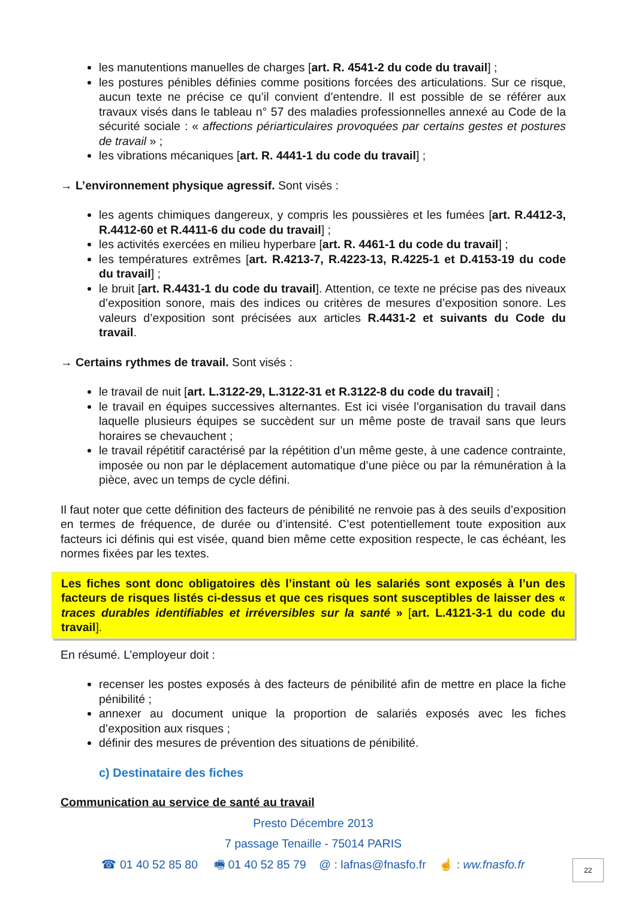les manutentions manuelles de charges [art. R. 4541-2 du code du travail] ;
les postures pénibles définies comme positions forcées des articulations. Sur ce risque, aucun texte ne précise ce qu’il convient d’entendre. Il est possible de se référer aux travaux visés dans le tableau n° 57 des maladies professionnelles annexé au Code de la sécurité sociale : « affections périarticulaires provoquées par certains gestes et postures de travail » ;
les vibrations mécaniques [art. R. 4441-1 du code du travail] ;
→ L’environnement physique agressif. Sont visés :
les agents chimiques dangereux, y compris les poussières et les fumées [art. R.4412-3, R.4412-60 et R.4411-6 du code du travail] ;
les activités exercées en milieu hyperbare [art. R. 4461-1 du code du travail] ;
les températures extrêmes [art. R.4213-7, R.4223-13, R.4225-1 et D.4153-19 du code du travail] ;
le bruit [art. R.4431-1 du code du travail]. Attention, ce texte ne précise pas des niveaux d’exposition sonore, mais des indices ou critères de mesures d’exposition sonore. Les valeurs d’exposition sont précisées aux articles R.4431-2 et suivants du Code du travail.
→ Certains rythmes de travail. Sont visés :
le travail de nuit [art. L.3122-29, L.3122-31 et R.3122-8 du code du travail] ;
le travail en équipes successives alternantes. Est ici visée l’organisation du travail dans laquelle plusieurs équipes se succèdent sur un même poste de travail sans que leurs horaires se chevauchent ;
le travail répétitif caractérisé par la répétition d’un même geste, à une cadence contrainte, imposée ou non par le déplacement automatique d’une pièce ou par la rémunération à la pièce, avec un temps de cycle défini.
Il faut noter que cette définition des facteurs de pénibilité ne renvoie pas à des seuils d’exposition en termes de fréquence, de durée ou d’intensité. C’est potentiellement toute exposition aux facteurs ici définis qui est visée, quand bien même cette exposition respecte, le cas échéant, les normes fixées par les textes.
Les fiches sont donc obligatoires dès l’instant où les salariés sont exposés à l’un des facteurs de risques listés ci-dessus et que ces risques sont susceptibles de laisser des « traces durables identifiables et irréversibles sur la santé » [art. L.4121-3-1 du code du travail].
En résumé. L’employeur doit :
recenser les postes exposés à des facteurs de pénibilité afin de mettre en place la fiche pénibilité ;
annexer au document unique la proportion de salariés exposés avec les fiches d’exposition aux risques ;
définir des mesures de prévention des situations de pénibilité.
c) Destinataire des fiches
Communication au service de santé au travail
Presto Décembre 2013
7 passage Tenaille - 75014 PARIS
☎ 01 40 52 85 80 🖷 01 40 52 85 79 @ : lafnas@fnasfo.fr ☝ : ww.fnasfo.fr
22